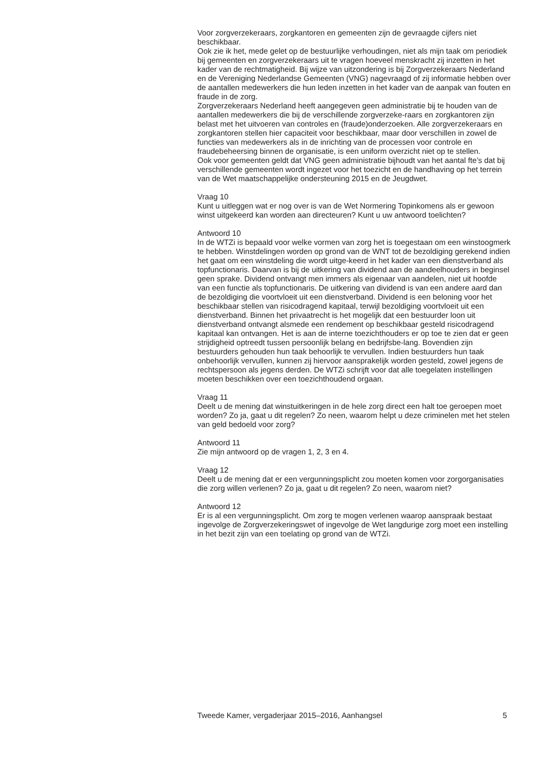Voor zorgverzekeraars, zorgkantoren en gemeenten zijn de gevraagde cijfers niet beschikbaar.
Ook zie ik het, mede gelet op de bestuurlijke verhoudingen, niet als mijn taak om periodiek bij gemeenten en zorgverzekeraars uit te vragen hoeveel menskracht zij inzetten in het kader van de rechtmatigheid. Bij wijze van uitzondering is bij Zorgverzekeraars Nederland en de Vereniging Nederlandse Gemeenten (VNG) nagevraagd of zij informatie hebben over de aantallen medewerkers die hun leden inzetten in het kader van de aanpak van fouten en fraude in de zorg.
Zorgverzekeraars Nederland heeft aangegeven geen administratie bij te houden van de aantallen medewerkers die bij de verschillende zorgverzeke-raars en zorgkantoren zijn belast met het uitvoeren van controles en (fraude)onderzoeken. Alle zorgverzekeraars en zorgkantoren stellen hier capaciteit voor beschikbaar, maar door verschillen in zowel de functies van medewerkers als in de inrichting van de processen voor controle en fraudebeheersing binnen de organisatie, is een uniform overzicht niet op te stellen.
Ook voor gemeenten geldt dat VNG geen administratie bijhoudt van het aantal fte’s dat bij verschillende gemeenten wordt ingezet voor het toezicht en de handhaving op het terrein van de Wet maatschappelijke ondersteuning 2015 en de Jeugdwet.
Vraag 10
Kunt u uitleggen wat er nog over is van de Wet Normering Topinkomens als er gewoon winst uitgekeerd kan worden aan directeuren? Kunt u uw antwoord toelichten?
Antwoord 10
In de WTZi is bepaald voor welke vormen van zorg het is toegestaan om een winstoogmerk te hebben. Winstdelingen worden op grond van de WNT tot de bezoldiging gerekend indien het gaat om een winstdeling die wordt uitge-keerd in het kader van een dienstverband als topfunctionaris. Daarvan is bij de uitkering van dividend aan de aandeelhouders in beginsel geen sprake. Dividend ontvangt men immers als eigenaar van aandelen, niet uit hoofde van een functie als topfunctionaris. De uitkering van dividend is van een andere aard dan de bezoldiging die voortvloeit uit een dienstverband. Dividend is een beloning voor het beschikbaar stellen van risicodragend kapitaal, terwijl bezoldiging voortvloeit uit een dienstverband. Binnen het privaatrecht is het mogelijk dat een bestuurder loon uit dienstverband ontvangt alsmede een rendement op beschikbaar gesteld risicodragend kapitaal kan ontvangen. Het is aan de interne toezichthouders er op toe te zien dat er geen strijdigheid optreedt tussen persoonlijk belang en bedrijfsbe-lang. Bovendien zijn bestuurders gehouden hun taak behoorlijk te vervullen. Indien bestuurders hun taak onbehoorlijk vervullen, kunnen zij hiervoor aansprakelijk worden gesteld, zowel jegens de rechtspersoon als jegens derden. De WTZi schrijft voor dat alle toegelaten instellingen moeten beschikken over een toezichthoudend orgaan.
Vraag 11
Deelt u de mening dat winstuitkeringen in de hele zorg direct een halt toe geroepen moet worden? Zo ja, gaat u dit regelen? Zo neen, waarom helpt u deze criminelen met het stelen van geld bedoeld voor zorg?
Antwoord 11
Zie mijn antwoord op de vragen 1, 2, 3 en 4.
Vraag 12
Deelt u de mening dat er een vergunningsplicht zou moeten komen voor zorgorganisaties die zorg willen verlenen? Zo ja, gaat u dit regelen? Zo neen, waarom niet?
Antwoord 12
Er is al een vergunningsplicht. Om zorg te mogen verlenen waarop aanspraak bestaat ingevolge de Zorgverzekeringswet of ingevolge de Wet langdurige zorg moet een instelling in het bezit zijn van een toelating op grond van de WTZi.
Tweede Kamer, vergaderjaar 2015–2016, Aanhangsel 5